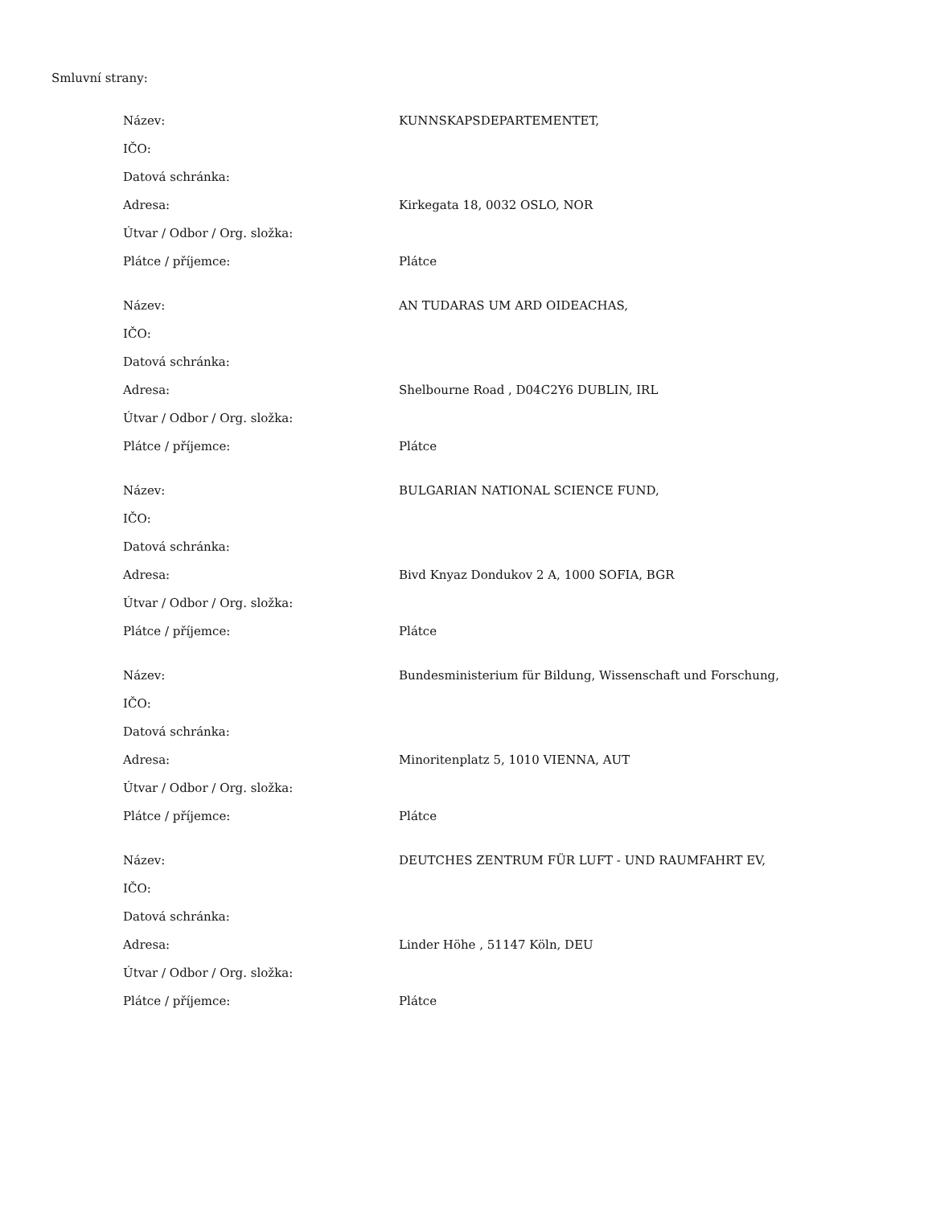Smluvní strany:
| Název: | KUNNSKAPSDEPARTEMENTET, |
| IČO: | |
| Datová schránka: | |
| Adresa: | Kirkegata 18, 0032 OSLO, NOR |
| Útvar / Odbor / Org. složka: | |
| Plátce / příjemce: | Plátce |
| Název: | AN TUDARAS UM ARD OIDEACHAS, |
| IČO: | |
| Datová schránka: | |
| Adresa: | Shelbourne Road , D04C2Y6 DUBLIN, IRL |
| Útvar / Odbor / Org. složka: | |
| Plátce / příjemce: | Plátce |
| Název: | BULGARIAN NATIONAL SCIENCE FUND, |
| IČO: | |
| Datová schránka: | |
| Adresa: | Bivd Knyaz Dondukov 2 A, 1000 SOFIA, BGR |
| Útvar / Odbor / Org. složka: | |
| Plátce / příjemce: | Plátce |
| Název: | Bundesministerium für Bildung, Wissenschaft und Forschung, |
| IČO: | |
| Datová schránka: | |
| Adresa: | Minoritenplatz 5, 1010 VIENNA, AUT |
| Útvar / Odbor / Org. složka: | |
| Plátce / příjemce: | Plátce |
| Název: | DEUTCHES ZENTRUM FÜR LUFT - UND RAUMFAHRT EV, |
| IČO: | |
| Datová schránka: | |
| Adresa: | Linder Höhe , 51147 Köln, DEU |
| Útvar / Odbor / Org. složka: | |
| Plátce / příjemce: | Plátce |